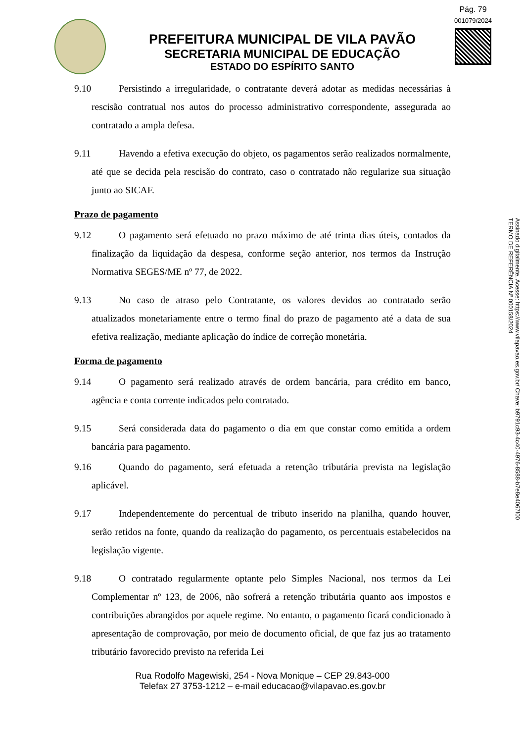Pág. 79
001079/2024
PREFEITURA MUNICIPAL DE VILA PAVÃO
SECRETARIA MUNICIPAL DE EDUCAÇÃO
ESTADO DO ESPÍRITO SANTO
Assinado digitalmente. Acesse: https://www.vilapavao.es.gov.br/ Chave: b9791c93-4c40-4976-8588-b7e8e4067f00
TERMO DE REFERÊNCIA Nº 000158/2024
9.10 Persistindo a irregularidade, o contratante deverá adotar as medidas necessárias à rescisão contratual nos autos do processo administrativo correspondente, assegurada ao contratado a ampla defesa.
9.11 Havendo a efetiva execução do objeto, os pagamentos serão realizados normalmente, até que se decida pela rescisão do contrato, caso o contratado não regularize sua situação junto ao SICAF.
Prazo de pagamento
9.12 O pagamento será efetuado no prazo máximo de até trinta dias úteis, contados da finalização da liquidação da despesa, conforme seção anterior, nos termos da Instrução Normativa SEGES/ME nº 77, de 2022.
9.13 No caso de atraso pelo Contratante, os valores devidos ao contratado serão atualizados monetariamente entre o termo final do prazo de pagamento até a data de sua efetiva realização, mediante aplicação do índice de correção monetária.
Forma de pagamento
9.14 O pagamento será realizado através de ordem bancária, para crédito em banco, agência e conta corrente indicados pelo contratado.
9.15 Será considerada data do pagamento o dia em que constar como emitida a ordem bancária para pagamento.
9.16 Quando do pagamento, será efetuada a retenção tributária prevista na legislação aplicável.
9.17 Independentemente do percentual de tributo inserido na planilha, quando houver, serão retidos na fonte, quando da realização do pagamento, os percentuais estabelecidos na legislação vigente.
9.18 O contratado regularmente optante pelo Simples Nacional, nos termos da Lei Complementar nº 123, de 2006, não sofrerá a retenção tributária quanto aos impostos e contribuições abrangidos por aquele regime. No entanto, o pagamento ficará condicionado à apresentação de comprovação, por meio de documento oficial, de que faz jus ao tratamento tributário favorecido previsto na referida Lei
Rua Rodolfo Magewiski, 254 - Nova Monique – CEP 29.843-000
Telefax 27 3753-1212 – e-mail educacao@vilapavao.es.gov.br